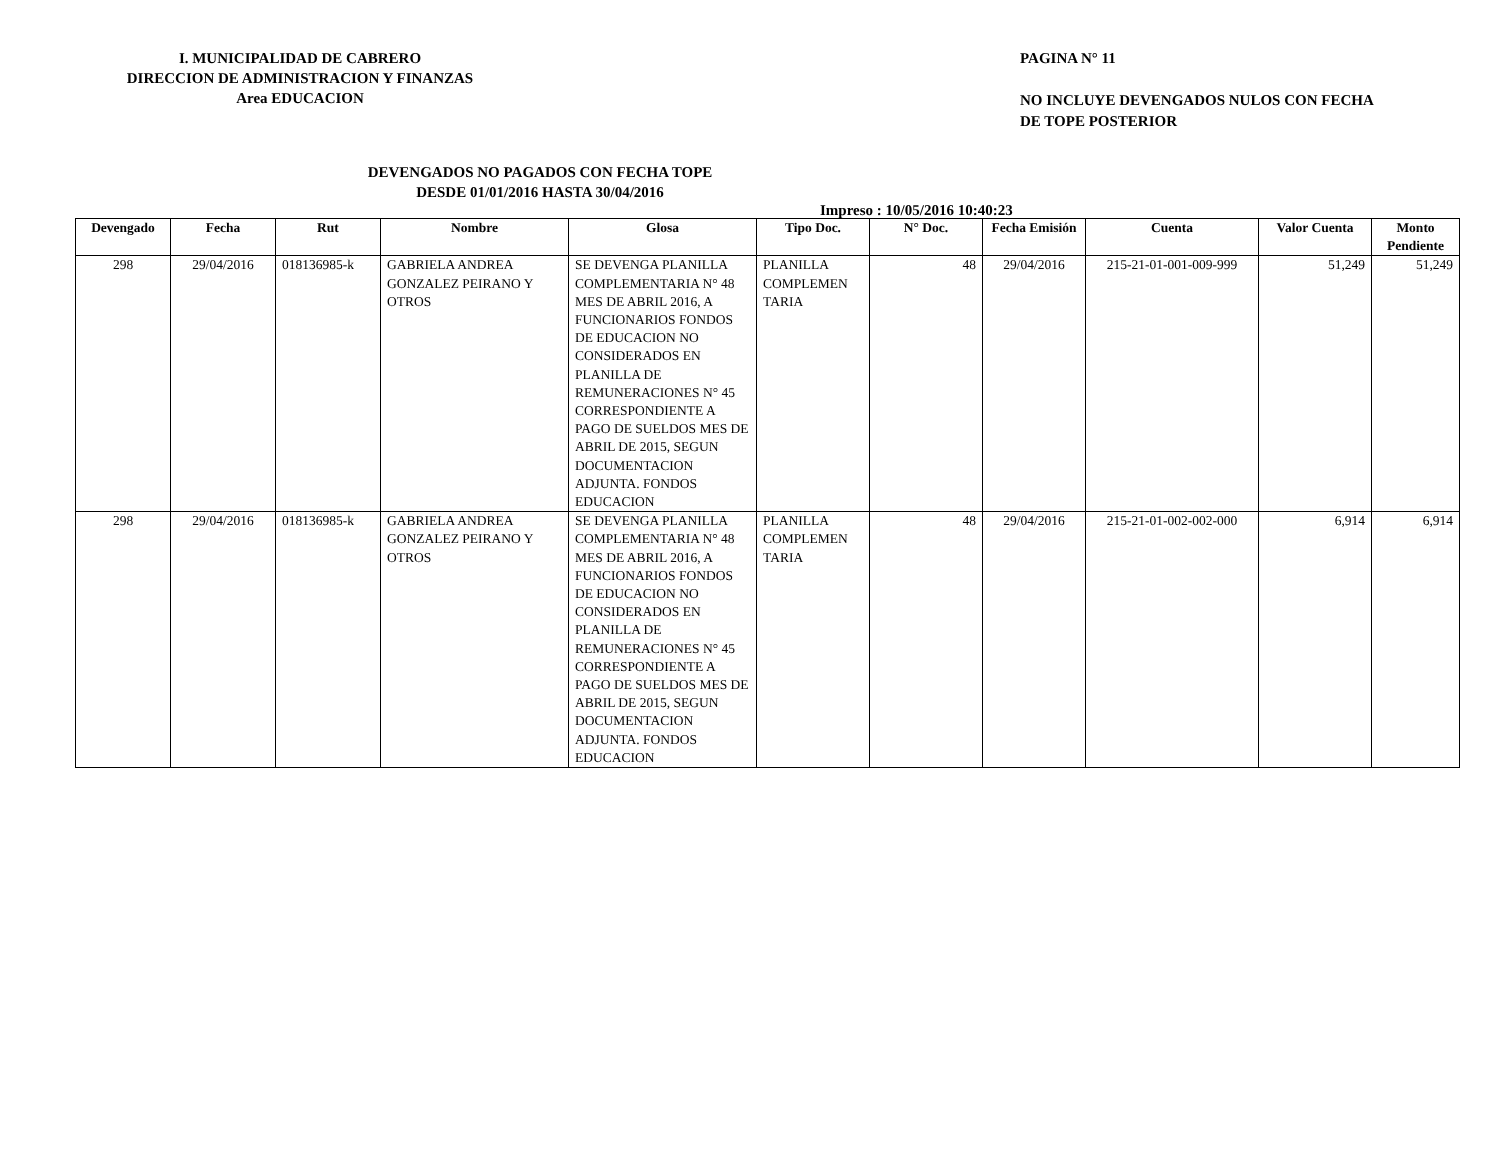I. MUNICIPALIDAD DE CABRERO
DIRECCION DE ADMINISTRACION Y FINANZAS
Area EDUCACION
PAGINA N° 11
NO INCLUYE DEVENGADOS NULOS CON FECHA
DE TOPE POSTERIOR
DEVENGADOS NO PAGADOS CON FECHA TOPE
DESDE 01/01/2016 HASTA 30/04/2016
Impreso : 10/05/2016 10:40:23
| Devengado | Fecha | Rut | Nombre | Glosa | Tipo Doc. | N° Doc. | Fecha Emisión | Cuenta | Valor Cuenta | Monto Pendiente |
| --- | --- | --- | --- | --- | --- | --- | --- | --- | --- | --- |
| 298 | 29/04/2016 | 018136985-k | GABRIELA ANDREA GONZALEZ PEIRANO Y OTROS | SE DEVENGA PLANILLA COMPLEMENTARIA N° 48 MES DE ABRIL 2016, A FUNCIONARIOS FONDOS DE EDUCACION NO CONSIDERADOS EN PLANILLA DE REMUNERACIONES N° 45 CORRESPONDIENTE A PAGO DE SUELDOS MES DE ABRIL DE 2015, SEGUN DOCUMENTACION ADJUNTA. FONDOS EDUCACION | PLANILLA COMPLEMEN TARIA | 48 | 29/04/2016 | 215-21-01-001-009-999 | 51,249 | 51,249 |
| 298 | 29/04/2016 | 018136985-k | GABRIELA ANDREA GONZALEZ PEIRANO Y OTROS | SE DEVENGA PLANILLA COMPLEMENTARIA N° 48 MES DE ABRIL 2016, A FUNCIONARIOS FONDOS DE EDUCACION NO CONSIDERADOS EN PLANILLA DE REMUNERACIONES N° 45 CORRESPONDIENTE A PAGO DE SUELDOS MES DE ABRIL DE 2015, SEGUN DOCUMENTACION ADJUNTA. FONDOS EDUCACION | PLANILLA COMPLEMEN TARIA | 48 | 29/04/2016 | 215-21-01-002-002-000 | 6,914 | 6,914 |